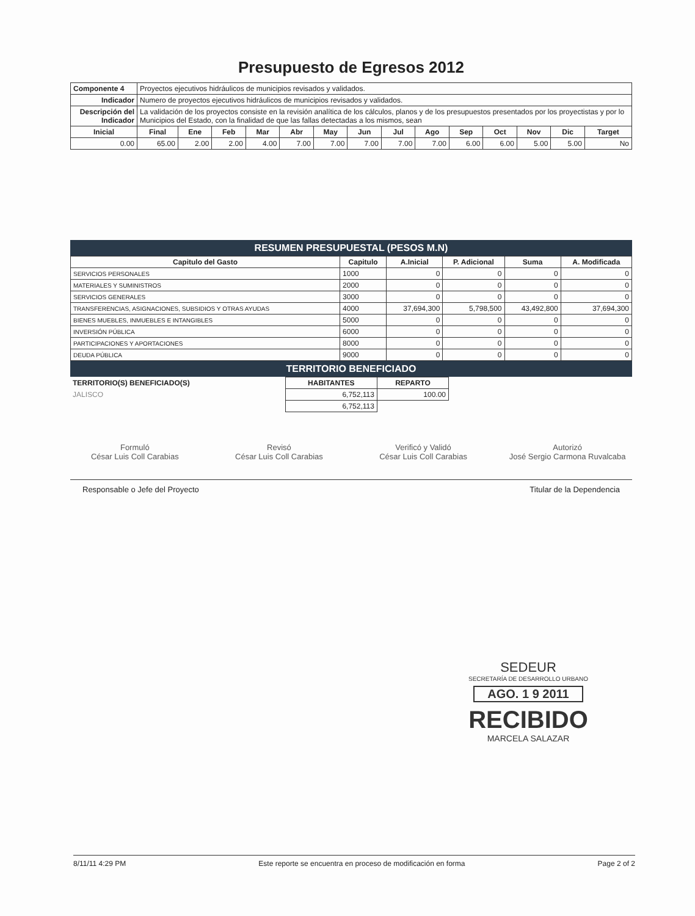Presupuesto de Egresos 2012
| Componente 4 | Proyectos ejecutivos hidráulicos de municipios revisados y validados. | | | | | | | | | | | | | |
| Indicador | Numero de proyectos ejecutivos hidráulicos de municipios revisados y validados. | | | | | | | | | | | | | |
| Descripción del Indicador | La validación de los proyectos consiste en la revisión analítica de los cálculos, planos y de los presupuestos presentados por los proyectistas y por lo Municipios del Estado, con la finalidad de que las fallas detectadas a los mismos, sean | | | | | | | | | | | | | |
| Inicial | Final | Ene | Feb | Mar | Abr | May | Jun | Jul | Ago | Sep | Oct | Nov | Dic | Target |
| 0.00 | 65.00 | 2.00 | 2.00 | 4.00 | 7.00 | 7.00 | 7.00 | 7.00 | 7.00 | 6.00 | 6.00 | 5.00 | 5.00 | No |
RESUMEN PRESUPUESTAL (PESOS M.N)
| Capitulo del Gasto | Capitulo | A.Inicial | P. Adicional | Suma | A. Modificada |
| --- | --- | --- | --- | --- | --- |
| SERVICIOS PERSONALES | 1000 | 0 | 0 | 0 | 0 |
| MATERIALES Y SUMINISTROS | 2000 | 0 | 0 | 0 | 0 |
| SERVICIOS GENERALES | 3000 | 0 | 0 | 0 | 0 |
| TRANSFERENCIAS, ASIGNACIONES, SUBSIDIOS Y OTRAS AYUDAS | 4000 | 37,694,300 | 5,798,500 | 43,492,800 | 37,694,300 |
| BIENES MUEBLES, INMUEBLES E INTANGIBLES | 5000 | 0 | 0 | 0 | 0 |
| INVERSIÓN PÚBLICA | 6000 | 0 | 0 | 0 | 0 |
| PARTICIPACIONES Y APORTACIONES | 8000 | 0 | 0 | 0 | 0 |
| DEUDA PÚBLICA | 9000 | 0 | 0 | 0 | 0 |
TERRITORIO BENEFICIADO
| TERRITORIO(S) BENEFICIADO(S) | HABITANTES | REPARTO |
| --- | --- | --- |
| JALISCO | 6,752,113 | 100.00 |
| | 6,752,113 | |
Formuló
César Luis Coll Carabias
Revisó
César Luis Coll Carabias
Verificó y Validó
César Luis Coll Carabias
Autorizó
José Sergio Carmona Ruvalcaba
Responsable o Jefe del Proyecto Titular de la Dependencia
SEDEUR
SECRETARÍA DE DESARROLLO URBANO
AGO. 1 9 2011
RECIBIDO
MARCELA SALAZAR
8/11/11 4:29 PM Este reporte se encuentra en proceso de modificación en forma Page 2 of 2